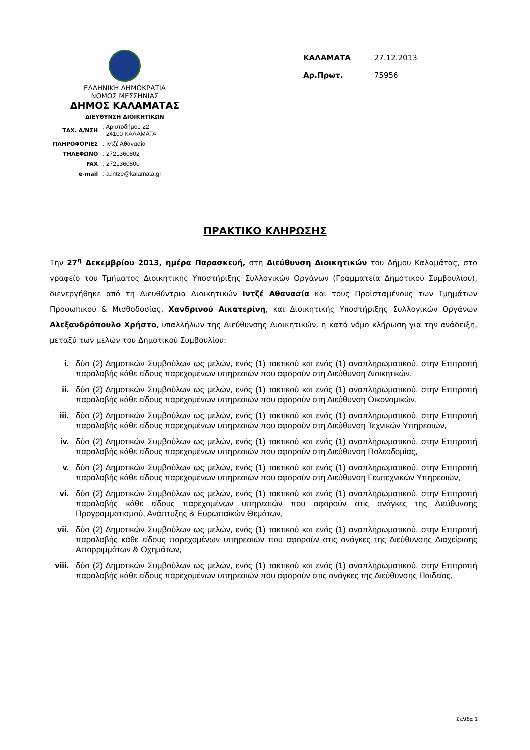ΕΛΛΗΝΙΚΗ ΔΗΜΟΚΡΑΤΙΑ
ΝΟΜΟΣ ΜΕΣΣΗΝΙΑΣ
ΔΗΜΟΣ ΚΑΛΑΜΑΤΑΣ
ΔΙΕΥΘΥΝΣΗ ΔΙΟΙΚΗΤΙΚΩΝ
| ΤΑΧ. Δ/ΝΣΗ | : Αριστοδήμου 22 24100 ΚΑΛΑΜΑΤΑ |
| ΠΛΗΡΟΦΟΡΙΕΣ | : Ιντζέ Αθανασία |
| ΤΗΛΕΦΩΝΟ | : 2721360802 |
| FAX | : 2721360800 |
| e-mail | : a.intze@kalamata.gr |
| ΚΑΛΑΜΑΤΑ | 27.12.2013 |
| Αρ.Πρωτ. | 75956 |
ΠΡΑΚΤΙΚΟ ΚΛΗΡΩΣΗΣ
Την 27<sup>η</sup> Δεκεμβρίου 2013, ημέρα Παρασκευή, στη Διεύθυνση Διοικητικών του Δήμου Καλαμάτας, στο γραφείο του Τμήματος Διοικητικής Υποστήριξης Συλλογικών Οργάνων (Γραμματεία Δημοτικού Συμβουλίου), διενεργήθηκε από τη Διευθύντρια Διοικητικών Ιντζέ Αθανασία και τους Προϊσταμένους των Τμημάτων Προσωπικού & Μισθοδοσίας, Χανδρινού Αικατερίνη, και Διοικητικής Υποστήριξης Συλλογικών Οργάνων Αλεξανδρόπουλο Χρήστο, υπαλλήλων της Διεύθυνσης Διοικητικών, η κατά νόμο κλήρωση για την ανάδειξη, μεταξύ των μελών του Δημοτικού Συμβουλίου:
i. δύο (2) Δημοτικών Συμβούλων ως μελών, ενός (1) τακτικού και ενός (1) αναπληρωματικού, στην Επιτροπή παραλαβής κάθε είδους παρεχομένων υπηρεσιών που αφορούν στη Διεύθυνση Διοικητικών,
ii. δύο (2) Δημοτικών Συμβούλων ως μελών, ενός (1) τακτικού και ενός (1) αναπληρωματικού, στην Επιτροπή παραλαβής κάθε είδους παρεχομένων υπηρεσιών που αφορούν στη Διεύθυνση Οικονομικών,
iii. δύο (2) Δημοτικών Συμβούλων ως μελών, ενός (1) τακτικού και ενός (1) αναπληρωματικού, στην Επιτροπή παραλαβής κάθε είδους παρεχομένων υπηρεσιών που αφορούν στη Διεύθυνση Τεχνικών Υπηρεσιών,
iv. δύο (2) Δημοτικών Συμβούλων ως μελών, ενός (1) τακτικού και ενός (1) αναπληρωματικού, στην Επιτροπή παραλαβής κάθε είδους παρεχομένων υπηρεσιών που αφορούν στη Διεύθυνση Πολεοδομίας,
v. δύο (2) Δημοτικών Συμβούλων ως μελών, ενός (1) τακτικού και ενός (1) αναπληρωματικού, στην Επιτροπή παραλαβής κάθε είδους παρεχομένων υπηρεσιών που αφορούν στη Διεύθυνση Γεωτεχνικών Υπηρεσιών,
vi. δύο (2) Δημοτικών Συμβούλων ως μελών, ενός (1) τακτικού και ενός (1) αναπληρωματικού, στην Επιτροπή παραλαβής κάθε είδους παρεχομένων υπηρεσιών που αφορούν στις ανάγκες της Διεύθυνσης Προγραμματισμού, Ανάπτυξης & Ευρωπαϊκών Θεμάτων,
vii. δύο (2) Δημοτικών Συμβούλων ως μελών, ενός (1) τακτικού και ενός (1) αναπληρωματικού, στην Επιτροπή παραλαβής κάθε είδους παρεχομένων υπηρεσιών που αφορούν στις ανάγκες της Διεύθυνσης Διαχείρισης Απορριμμάτων & Οχημάτων,
viii. δύο (2) Δημοτικών Συμβούλων ως μελών, ενός (1) τακτικού και ενός (1) αναπληρωματικού, στην Επιτροπή παραλαβής κάθε είδους παρεχομένων υπηρεσιών που αφορούν στις ανάγκες της Διεύθυνσης Παιδείας,
Σελίδα 1